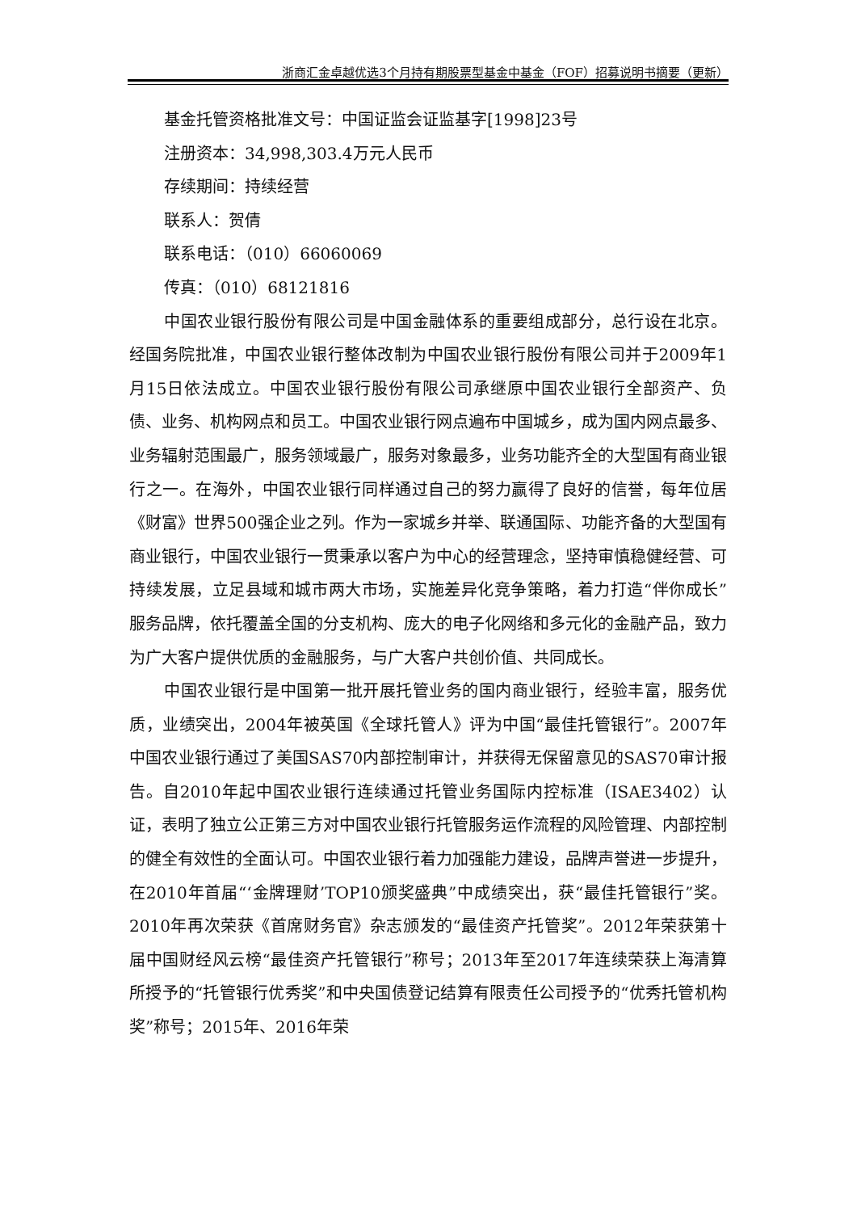浙商汇金卓越优选3个月持有期股票型基金中基金（FOF）招募说明书摘要（更新）
基金托管资格批准文号：中国证监会证监基字[1998]23号
注册资本：34,998,303.4万元人民币
存续期间：持续经营
联系人：贺倩
联系电话：（010）66060069
传真：（010）68121816
中国农业银行股份有限公司是中国金融体系的重要组成部分，总行设在北京。经国务院批准，中国农业银行整体改制为中国农业银行股份有限公司并于2009年1月15日依法成立。中国农业银行股份有限公司承继原中国农业银行全部资产、负债、业务、机构网点和员工。中国农业银行网点遍布中国城乡，成为国内网点最多、业务辐射范围最广，服务领域最广，服务对象最多，业务功能齐全的大型国有商业银行之一。在海外，中国农业银行同样通过自己的努力赢得了良好的信誉，每年位居《财富》世界500强企业之列。作为一家城乡并举、联通国际、功能齐备的大型国有商业银行，中国农业银行一贯秉承以客户为中心的经营理念，坚持审慎稳健经营、可持续发展，立足县域和城市两大市场，实施差异化竞争策略，着力打造“伴你成长”服务品牌，依托覆盖全国的分支机构、庞大的电子化网络和多元化的金融产品，致力为广大客户提供优质的金融服务，与广大客户共创价值、共同成长。
中国农业银行是中国第一批开展托管业务的国内商业银行，经验丰富，服务优质，业绩突出，2004年被英国《全球托管人》评为中国“最佳托管银行”。2007年中国农业银行通过了美国SAS70内部控制审计，并获得无保留意见的SAS70审计报告。自2010年起中国农业银行连续通过托管业务国际内控标准（ISAE3402）认证，表明了独立公正第三方对中国农业银行托管服务运作流程的风险管理、内部控制的健全有效性的全面认可。中国农业银行着力加强能力建设，品牌声誉进一步提升，在2010年首届“‘金牌理财’TOP10颁奖盛典”中成绩突出，获“最佳托管银行”奖。2010年再次荣获《首席财务官》杂志颁发的“最佳资产托管奖”。2012年荣获第十届中国财经风云榜“最佳资产托管银行”称号；2013年至2017年连续荣获上海清算所授予的“托管银行优秀奖”和中央国债登记结算有限责任公司授予的“优秀托管机构奖”称号；2015年、2016年荣